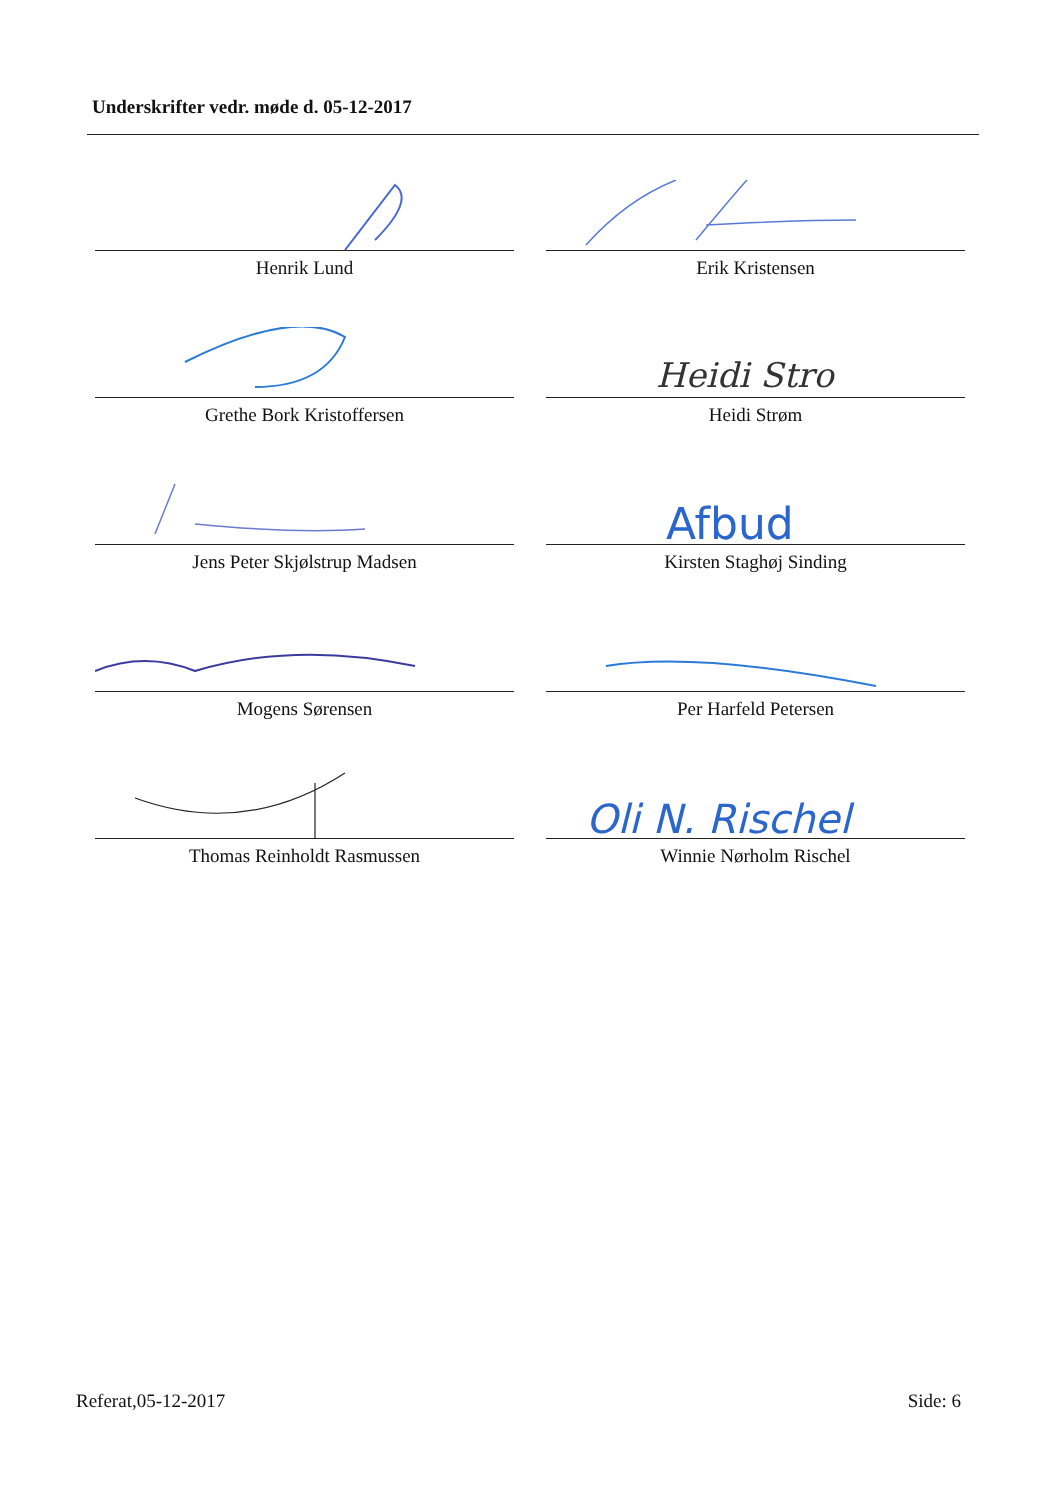Underskrifter vedr. møde d. 05-12-2017
Henrik Lund
Erik Kristensen
Grethe Bork Kristoffersen
Heidi Stro
Heidi Strøm
Jens Peter Skjølstrup Madsen
Afbud
Kirsten Staghøj Sinding
Mogens Sørensen
Per Harfeld Petersen
Thomas Reinholdt Rasmussen
Oli N. Rischel
Winnie Nørholm Rischel
Referat,05-12-2017 Side: 6